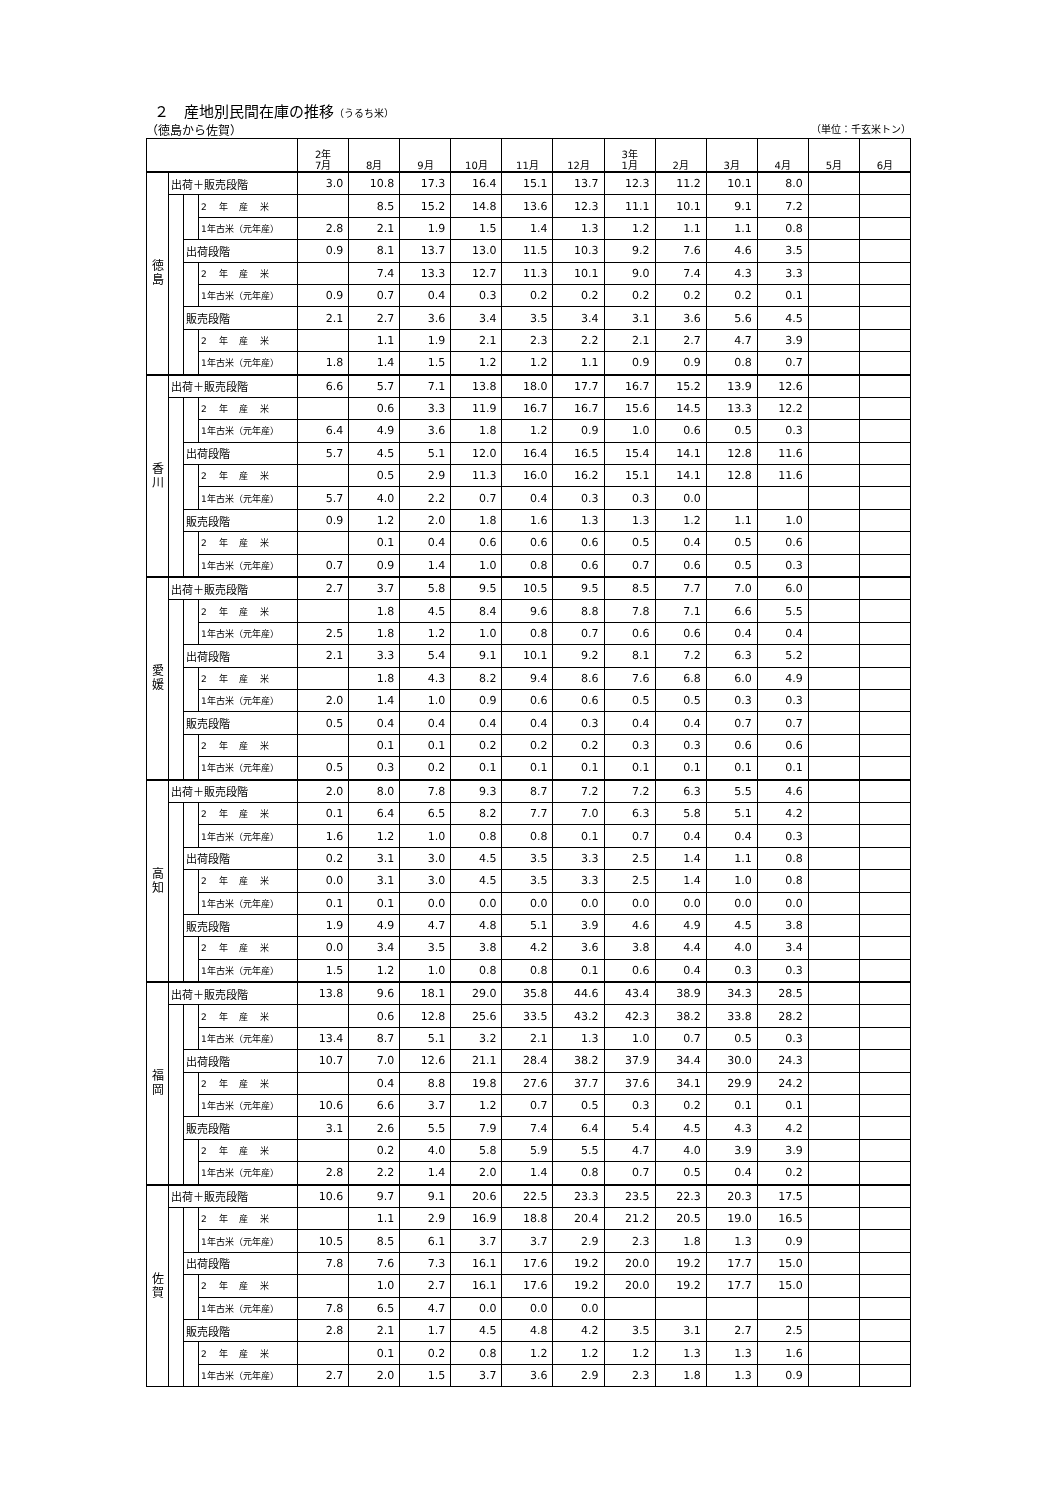２　産地別民間在庫の推移（うるち米）
（徳島から佐賀） （単位：千玄米トン）
| | | | | 2年 7月 | 8月 | 9月 | 10月 | 11月 | 12月 | 3年 1月 | 2月 | 3月 | 4月 | 5月 | 6月 |
| --- | --- | --- | --- | --- | --- | --- | --- | --- | --- | --- | --- | --- | --- | --- | --- |
| 徳 島 | 出荷＋販売段階 | | | 3.0 | 10.8 | 17.3 | 16.4 | 15.1 | 13.7 | 12.3 | 11.2 | 10.1 | 8.0 | | |
| | | | 2 年 産 米 | | 8.5 | 15.2 | 14.8 | 13.6 | 12.3 | 11.1 | 10.1 | 9.1 | 7.2 | | |
| | | | 1年古米（元年産） | 2.8 | 2.1 | 1.9 | 1.5 | 1.4 | 1.3 | 1.2 | 1.1 | 1.1 | 0.8 | | |
| | | 出荷段階 | | 0.9 | 8.1 | 13.7 | 13.0 | 11.5 | 10.3 | 9.2 | 7.6 | 4.6 | 3.5 | | |
| | | | 2 年 産 米 | | 7.4 | 13.3 | 12.7 | 11.3 | 10.1 | 9.0 | 7.4 | 4.3 | 3.3 | | |
| | | | 1年古米（元年産） | 0.9 | 0.7 | 0.4 | 0.3 | 0.2 | 0.2 | 0.2 | 0.2 | 0.2 | 0.1 | | |
| | | 販売段階 | | 2.1 | 2.7 | 3.6 | 3.4 | 3.5 | 3.4 | 3.1 | 3.6 | 5.6 | 4.5 | | |
| | | | 2 年 産 米 | | 1.1 | 1.9 | 2.1 | 2.3 | 2.2 | 2.1 | 2.7 | 4.7 | 3.9 | | |
| | | | 1年古米（元年産） | 1.8 | 1.4 | 1.5 | 1.2 | 1.2 | 1.1 | 0.9 | 0.9 | 0.8 | 0.7 | | |
| 香 川 | 出荷＋販売段階 | | | 6.6 | 5.7 | 7.1 | 13.8 | 18.0 | 17.7 | 16.7 | 15.2 | 13.9 | 12.6 | | |
| | | | 2 年 産 米 | | 0.6 | 3.3 | 11.9 | 16.7 | 16.7 | 15.6 | 14.5 | 13.3 | 12.2 | | |
| | | | 1年古米（元年産） | 6.4 | 4.9 | 3.6 | 1.8 | 1.2 | 0.9 | 1.0 | 0.6 | 0.5 | 0.3 | | |
| | | 出荷段階 | | 5.7 | 4.5 | 5.1 | 12.0 | 16.4 | 16.5 | 15.4 | 14.1 | 12.8 | 11.6 | | |
| | | | 2 年 産 米 | | 0.5 | 2.9 | 11.3 | 16.0 | 16.2 | 15.1 | 14.1 | 12.8 | 11.6 | | |
| | | | 1年古米（元年産） | 5.7 | 4.0 | 2.2 | 0.7 | 0.4 | 0.3 | 0.3 | 0.0 | | | | |
| | | 販売段階 | | 0.9 | 1.2 | 2.0 | 1.8 | 1.6 | 1.3 | 1.3 | 1.2 | 1.1 | 1.0 | | |
| | | | 2 年 産 米 | | 0.1 | 0.4 | 0.6 | 0.6 | 0.6 | 0.5 | 0.4 | 0.5 | 0.6 | | |
| | | | 1年古米（元年産） | 0.7 | 0.9 | 1.4 | 1.0 | 0.8 | 0.6 | 0.7 | 0.6 | 0.5 | 0.3 | | |
| 愛 媛 | 出荷＋販売段階 | | | 2.7 | 3.7 | 5.8 | 9.5 | 10.5 | 9.5 | 8.5 | 7.7 | 7.0 | 6.0 | | |
| | | | 2 年 産 米 | | 1.8 | 4.5 | 8.4 | 9.6 | 8.8 | 7.8 | 7.1 | 6.6 | 5.5 | | |
| | | | 1年古米（元年産） | 2.5 | 1.8 | 1.2 | 1.0 | 0.8 | 0.7 | 0.6 | 0.6 | 0.4 | 0.4 | | |
| | | 出荷段階 | | 2.1 | 3.3 | 5.4 | 9.1 | 10.1 | 9.2 | 8.1 | 7.2 | 6.3 | 5.2 | | |
| | | | 2 年 産 米 | | 1.8 | 4.3 | 8.2 | 9.4 | 8.6 | 7.6 | 6.8 | 6.0 | 4.9 | | |
| | | | 1年古米（元年産） | 2.0 | 1.4 | 1.0 | 0.9 | 0.6 | 0.6 | 0.5 | 0.5 | 0.3 | 0.3 | | |
| | | 販売段階 | | 0.5 | 0.4 | 0.4 | 0.4 | 0.4 | 0.3 | 0.4 | 0.4 | 0.7 | 0.7 | | |
| | | | 2 年 産 米 | | 0.1 | 0.1 | 0.2 | 0.2 | 0.2 | 0.3 | 0.3 | 0.6 | 0.6 | | |
| | | | 1年古米（元年産） | 0.5 | 0.3 | 0.2 | 0.1 | 0.1 | 0.1 | 0.1 | 0.1 | 0.1 | 0.1 | | |
| 高 知 | 出荷＋販売段階 | | | 2.0 | 8.0 | 7.8 | 9.3 | 8.7 | 7.2 | 7.2 | 6.3 | 5.5 | 4.6 | | |
| | | | 2 年 産 米 | 0.1 | 6.4 | 6.5 | 8.2 | 7.7 | 7.0 | 6.3 | 5.8 | 5.1 | 4.2 | | |
| | | | 1年古米（元年産） | 1.6 | 1.2 | 1.0 | 0.8 | 0.8 | 0.1 | 0.7 | 0.4 | 0.4 | 0.3 | | |
| | | 出荷段階 | | 0.2 | 3.1 | 3.0 | 4.5 | 3.5 | 3.3 | 2.5 | 1.4 | 1.1 | 0.8 | | |
| | | | 2 年 産 米 | 0.0 | 3.1 | 3.0 | 4.5 | 3.5 | 3.3 | 2.5 | 1.4 | 1.0 | 0.8 | | |
| | | | 1年古米（元年産） | 0.1 | 0.1 | 0.0 | 0.0 | 0.0 | 0.0 | 0.0 | 0.0 | 0.0 | 0.0 | | |
| | | 販売段階 | | 1.9 | 4.9 | 4.7 | 4.8 | 5.1 | 3.9 | 4.6 | 4.9 | 4.5 | 3.8 | | |
| | | | 2 年 産 米 | 0.0 | 3.4 | 3.5 | 3.8 | 4.2 | 3.6 | 3.8 | 4.4 | 4.0 | 3.4 | | |
| | | | 1年古米（元年産） | 1.5 | 1.2 | 1.0 | 0.8 | 0.8 | 0.1 | 0.6 | 0.4 | 0.3 | 0.3 | | |
| 福 岡 | 出荷＋販売段階 | | | 13.8 | 9.6 | 18.1 | 29.0 | 35.8 | 44.6 | 43.4 | 38.9 | 34.3 | 28.5 | | |
| | | | 2 年 産 米 | | 0.6 | 12.8 | 25.6 | 33.5 | 43.2 | 42.3 | 38.2 | 33.8 | 28.2 | | |
| | | | 1年古米（元年産） | 13.4 | 8.7 | 5.1 | 3.2 | 2.1 | 1.3 | 1.0 | 0.7 | 0.5 | 0.3 | | |
| | | 出荷段階 | | 10.7 | 7.0 | 12.6 | 21.1 | 28.4 | 38.2 | 37.9 | 34.4 | 30.0 | 24.3 | | |
| | | | 2 年 産 米 | | 0.4 | 8.8 | 19.8 | 27.6 | 37.7 | 37.6 | 34.1 | 29.9 | 24.2 | | |
| | | | 1年古米（元年産） | 10.6 | 6.6 | 3.7 | 1.2 | 0.7 | 0.5 | 0.3 | 0.2 | 0.1 | 0.1 | | |
| | | 販売段階 | | 3.1 | 2.6 | 5.5 | 7.9 | 7.4 | 6.4 | 5.4 | 4.5 | 4.3 | 4.2 | | |
| | | | 2 年 産 米 | | 0.2 | 4.0 | 5.8 | 5.9 | 5.5 | 4.7 | 4.0 | 3.9 | 3.9 | | |
| | | | 1年古米（元年産） | 2.8 | 2.2 | 1.4 | 2.0 | 1.4 | 0.8 | 0.7 | 0.5 | 0.4 | 0.2 | | |
| 佐 賀 | 出荷＋販売段階 | | | 10.6 | 9.7 | 9.1 | 20.6 | 22.5 | 23.3 | 23.5 | 22.3 | 20.3 | 17.5 | | |
| | | | 2 年 産 米 | | 1.1 | 2.9 | 16.9 | 18.8 | 20.4 | 21.2 | 20.5 | 19.0 | 16.5 | | |
| | | | 1年古米（元年産） | 10.5 | 8.5 | 6.1 | 3.7 | 3.7 | 2.9 | 2.3 | 1.8 | 1.3 | 0.9 | | |
| | | 出荷段階 | | 7.8 | 7.6 | 7.3 | 16.1 | 17.6 | 19.2 | 20.0 | 19.2 | 17.7 | 15.0 | | |
| | | | 2 年 産 米 | | 1.0 | 2.7 | 16.1 | 17.6 | 19.2 | 20.0 | 19.2 | 17.7 | 15.0 | | |
| | | | 1年古米（元年産） | 7.8 | 6.5 | 4.7 | 0.0 | 0.0 | 0.0 | | | | | | |
| | | 販売段階 | | 2.8 | 2.1 | 1.7 | 4.5 | 4.8 | 4.2 | 3.5 | 3.1 | 2.7 | 2.5 | | |
| | | | 2 年 産 米 | | 0.1 | 0.2 | 0.8 | 1.2 | 1.2 | 1.2 | 1.3 | 1.3 | 1.6 | | |
| | | | 1年古米（元年産） | 2.7 | 2.0 | 1.5 | 3.7 | 3.6 | 2.9 | 2.3 | 1.8 | 1.3 | 0.9 | | |